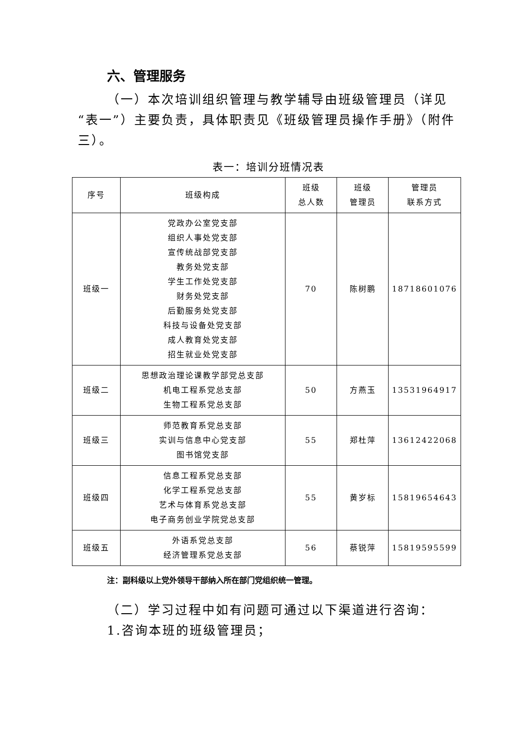六、管理服务
（一）本次培训组织管理与教学辅导由班级管理员（详见“表一”）主要负责，具体职责见《班级管理员操作手册》（附件三）。
表一：培训分班情况表
| 序号 | 班级构成 | 班级 总人数 | 班级 管理员 | 管理员 联系方式 |
| --- | --- | --- | --- | --- |
| 班级一 | 党政办公室党支部 组织人事处党支部 宣传统战部党支部 教务处党支部 学生工作处党支部 财务处党支部 后勤服务处党支部 科技与设备处党支部 成人教育处党支部 招生就业处党支部 | 70 | 陈树鹏 | 18718601076 |
| 班级二 | 思想政治理论课教学部党总支部 机电工程系党总支部 生物工程系党总支部 | 50 | 方燕玉 | 13531964917 |
| 班级三 | 师范教育系党总支部 实训与信息中心党支部 图书馆党支部 | 55 | 郑杜萍 | 13612422068 |
| 班级四 | 信息工程系党总支部 化学工程系党总支部 艺术与体育系党总支部 电子商务创业学院党总支部 | 55 | 黄岁标 | 15819654643 |
| 班级五 | 外语系党总支部 经济管理系党总支部 | 56 | 蔡锐萍 | 15819595599 |
注：副科级以上党外领导干部纳入所在部门党组织统一管理。
（二）学习过程中如有问题可通过以下渠道进行咨询：
1.咨询本班的班级管理员；